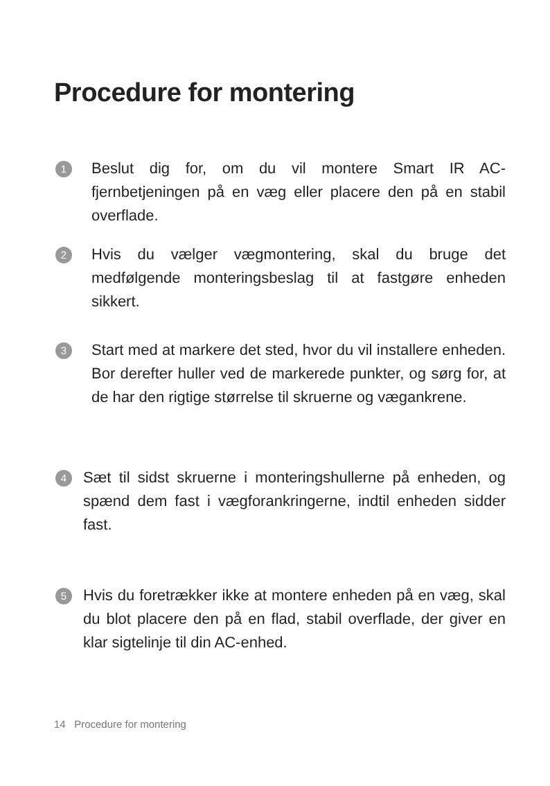Procedure for montering
1
Beslut dig for, om du vil montere Smart IR AC-fjernbetjeningen på en væg eller placere den på en stabil overflade.
2
Hvis du vælger vægmontering, skal du bruge det medfølgende monteringsbeslag til at fastgøre enheden sikkert.
3
Start med at markere det sted, hvor du vil installere enheden. Bor derefter huller ved de markerede punkter, og sørg for, at de har den rigtige størrelse til skruerne og vægankrene.
4
Sæt til sidst skruerne i monteringshullerne på enheden, og spænd dem fast i vægforankringerne, indtil enheden sidder fast.
5
Hvis du foretrækker ikke at montere enheden på en væg, skal du blot placere den på en flad, stabil overflade, der giver en klar sigtelinje til din AC-enhed.
14 Procedure for montering